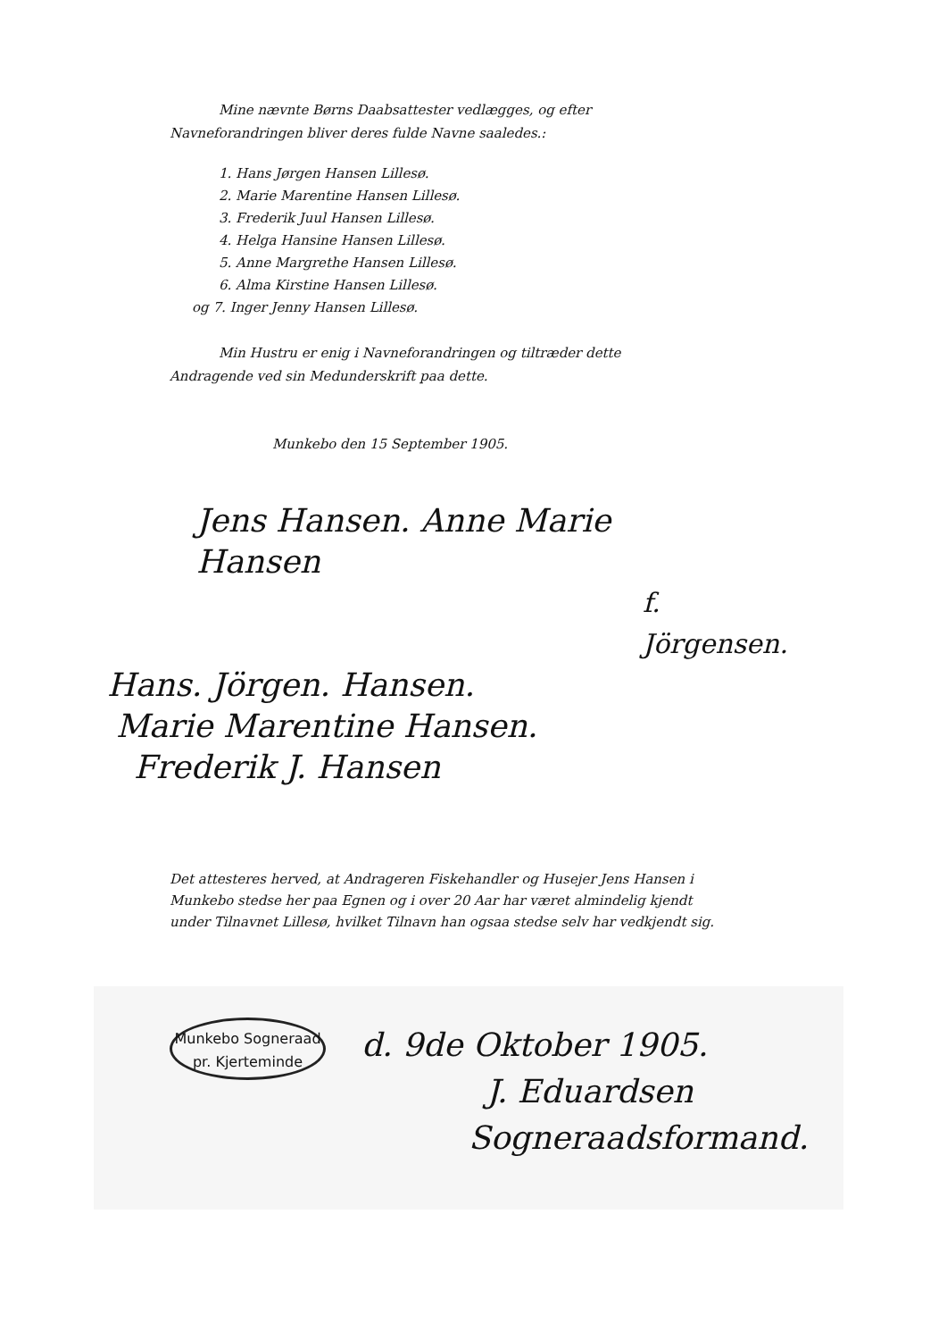Mine nævnte Børns Daabsattester vedlægges, og efter
Navneforandringen bliver deres fulde Navne saaledes.:
1. Hans Jørgen Hansen Lillesø.
2. Marie Marentine Hansen Lillesø.
3. Frederik Juul Hansen Lillesø.
4. Helga Hansine Hansen Lillesø.
5. Anne Margrethe Hansen Lillesø.
6. Alma Kirstine Hansen Lillesø.
og 7. Inger Jenny Hansen Lillesø.
Min Hustru er enig i Navneforandringen og tiltræder dette
Andragende ved sin Medunderskrift paa dette.
Munkebo den 15 September 1905.
Jens Hansen. Anne Marie Hansen
f. Jörgensen.
Hans. Jörgen. Hansen.
Marie Marentine Hansen.
Frederik J. Hansen
Det attesteres herved, at Andrageren Fiskehandler og Husejer Jens Hansen i Munkebo stedse her paa Egnen og i over 20 Aar har været almindelig kjendt under Tilnavnet Lillesø, hvilket Tilnavn han ogsaa stedse selv har vedkjendt sig.
Munkebo Sogneraad
pr. Kjerteminde
d. 9de Oktober 1905.
J. Eduardsen
Sogneraadsformand.